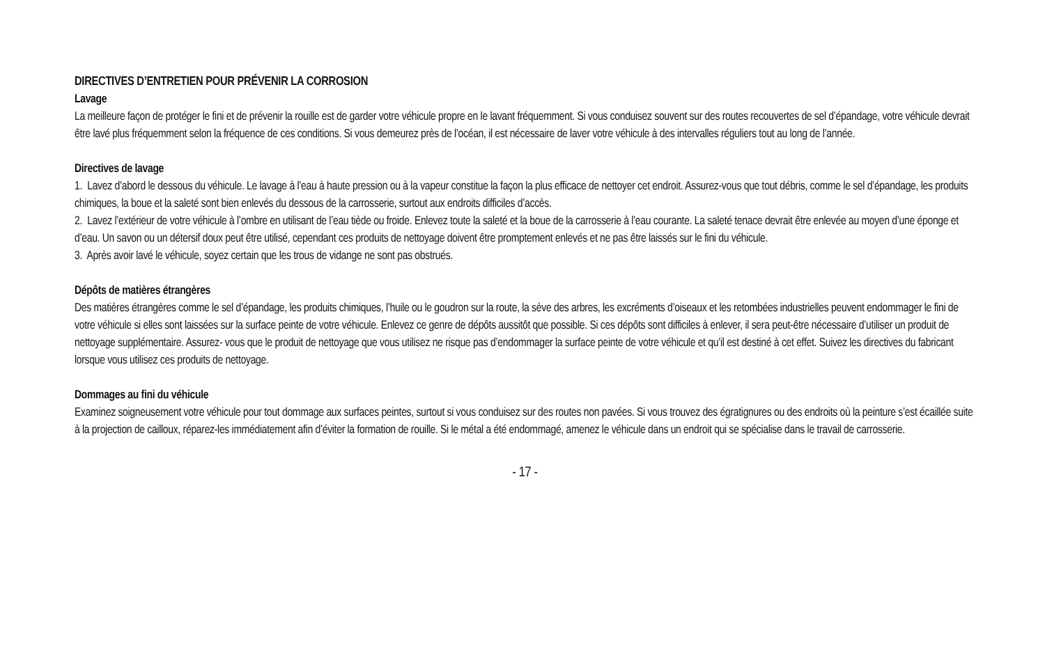DIRECTIVES D’ENTRETIEN POUR PRÉVENIR LA CORROSION
Lavage
La meilleure façon de protéger le fini et de prévenir la rouille est de garder votre véhicule propre en le lavant fréquemment. Si vous conduisez souvent sur des routes recouvertes de sel d’épandage, votre véhicule devrait être lavé plus fréquemment selon la fréquence de ces conditions. Si vous demeurez près de l’océan, il est nécessaire de laver votre véhicule à des intervalles réguliers tout au long de l’année.
Directives de lavage
1. Lavez d’abord le dessous du véhicule. Le lavage à l’eau à haute pression ou à la vapeur constitue la façon la plus efficace de nettoyer cet endroit. Assurez-vous que tout débris, comme le sel d’épandage, les produits chimiques, la boue et la saleté sont bien enlevés du dessous de la carrosserie, surtout aux endroits difficiles d’accès.
2. Lavez l’extérieur de votre véhicule à l’ombre en utilisant de l’eau tiède ou froide. Enlevez toute la saleté et la boue de la carrosserie à l’eau courante. La saleté tenace devrait être enlevée au moyen d’une éponge et d’eau. Un savon ou un détersif doux peut être utilisé, cependant ces produits de nettoyage doivent être promptement enlevés et ne pas être laissés sur le fini du véhicule.
3. Après avoir lavé le véhicule, soyez certain que les trous de vidange ne sont pas obstrués.
Dépôts de matières étrangères
Des matières étrangères comme le sel d’épandage, les produits chimiques, l’huile ou le goudron sur la route, la sève des arbres, les excréments d’oiseaux et les retombées industrielles peuvent endommager le fini de votre véhicule si elles sont laissées sur la surface peinte de votre véhicule. Enlevez ce genre de dépôts aussitôt que possible. Si ces dépôts sont difficiles à enlever, il sera peut-être nécessaire d’utiliser un produit de nettoyage supplémentaire. Assurez- vous que le produit de nettoyage que vous utilisez ne risque pas d’endommager la surface peinte de votre véhicule et qu’il est destiné à cet effet. Suivez les directives du fabricant lorsque vous utilisez ces produits de nettoyage.
Dommages au fini du véhicule
Examinez soigneusement votre véhicule pour tout dommage aux surfaces peintes, surtout si vous conduisez sur des routes non pavées. Si vous trouvez des égratignures ou des endroits où la peinture s’est écaillée suite à la projection de cailloux, réparez-les immédiatement afin d’éviter la formation de rouille. Si le métal a été endommagé, amenez le véhicule dans un endroit qui se spécialise dans le travail de carrosserie.
- 17 -